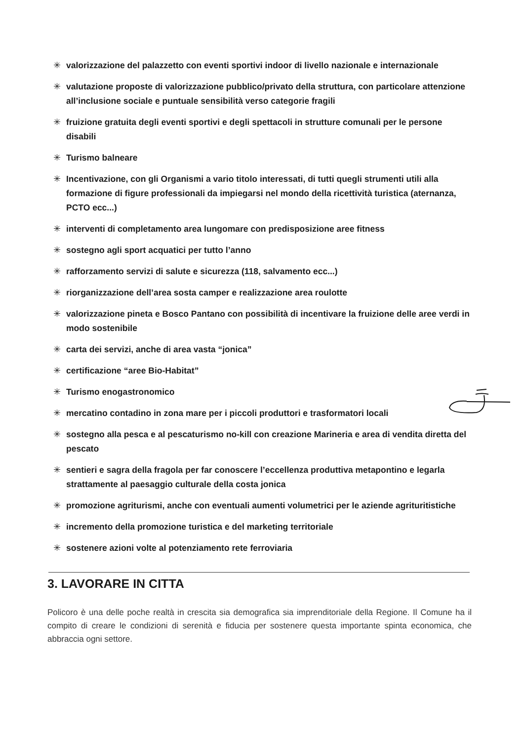✳ valorizzazione del palazzetto con eventi sportivi indoor di livello nazionale e internazionale
✳ valutazione proposte di valorizzazione pubblico/privato della struttura, con particolare attenzione all’inclusione sociale e puntuale sensibilità verso categorie fragili
✳ fruizione gratuita degli eventi sportivi e degli spettacoli in strutture comunali per le persone disabili
✳ Turismo balneare
✳ Incentivazione, con gli Organismi a vario titolo interessati, di tutti quegli strumenti utili alla formazione di figure professionali da impiegarsi nel mondo della ricettività turistica (aternanza, PCTO ecc...)
✳ interventi di completamento area lungomare con predisposizione aree fitness
✳ sostegno agli sport acquatici per tutto l’anno
✳ rafforzamento servizi di salute e sicurezza (118, salvamento ecc...)
✳ riorganizzazione dell’area sosta camper e realizzazione area roulotte
✳ valorizzazione pineta e Bosco Pantano con possibilità di incentivare la fruizione delle aree verdi in modo sostenibile
✳ carta dei servizi, anche di area vasta “jonica”
✳ certificazione “aree Bio-Habitat”
✳ Turismo enogastronomico
✳ mercatino contadino in zona mare per i piccoli produttori e trasformatori locali
✳ sostegno alla pesca e al pescaturismo no-kill con creazione Marineria e area di vendita diretta del pescato
✳ sentieri e sagra della fragola per far conoscere l’eccellenza produttiva metapontino e legarla strattamente al paesaggio culturale della costa jonica
✳ promozione agriturismi, anche con eventuali aumenti volumetrici per le aziende agrituritistiche
✳ incremento della promozione turistica e del marketing territoriale
✳ sostenere azioni volte al potenziamento rete ferroviaria
3. LAVORARE IN CITTA
Policoro è una delle poche realtà in crescita sia demografica sia imprenditoriale della Regione. Il Comune ha il compito di creare le condizioni di serenità e fiducia per sostenere questa importante spinta economica, che abbraccia ogni settore.